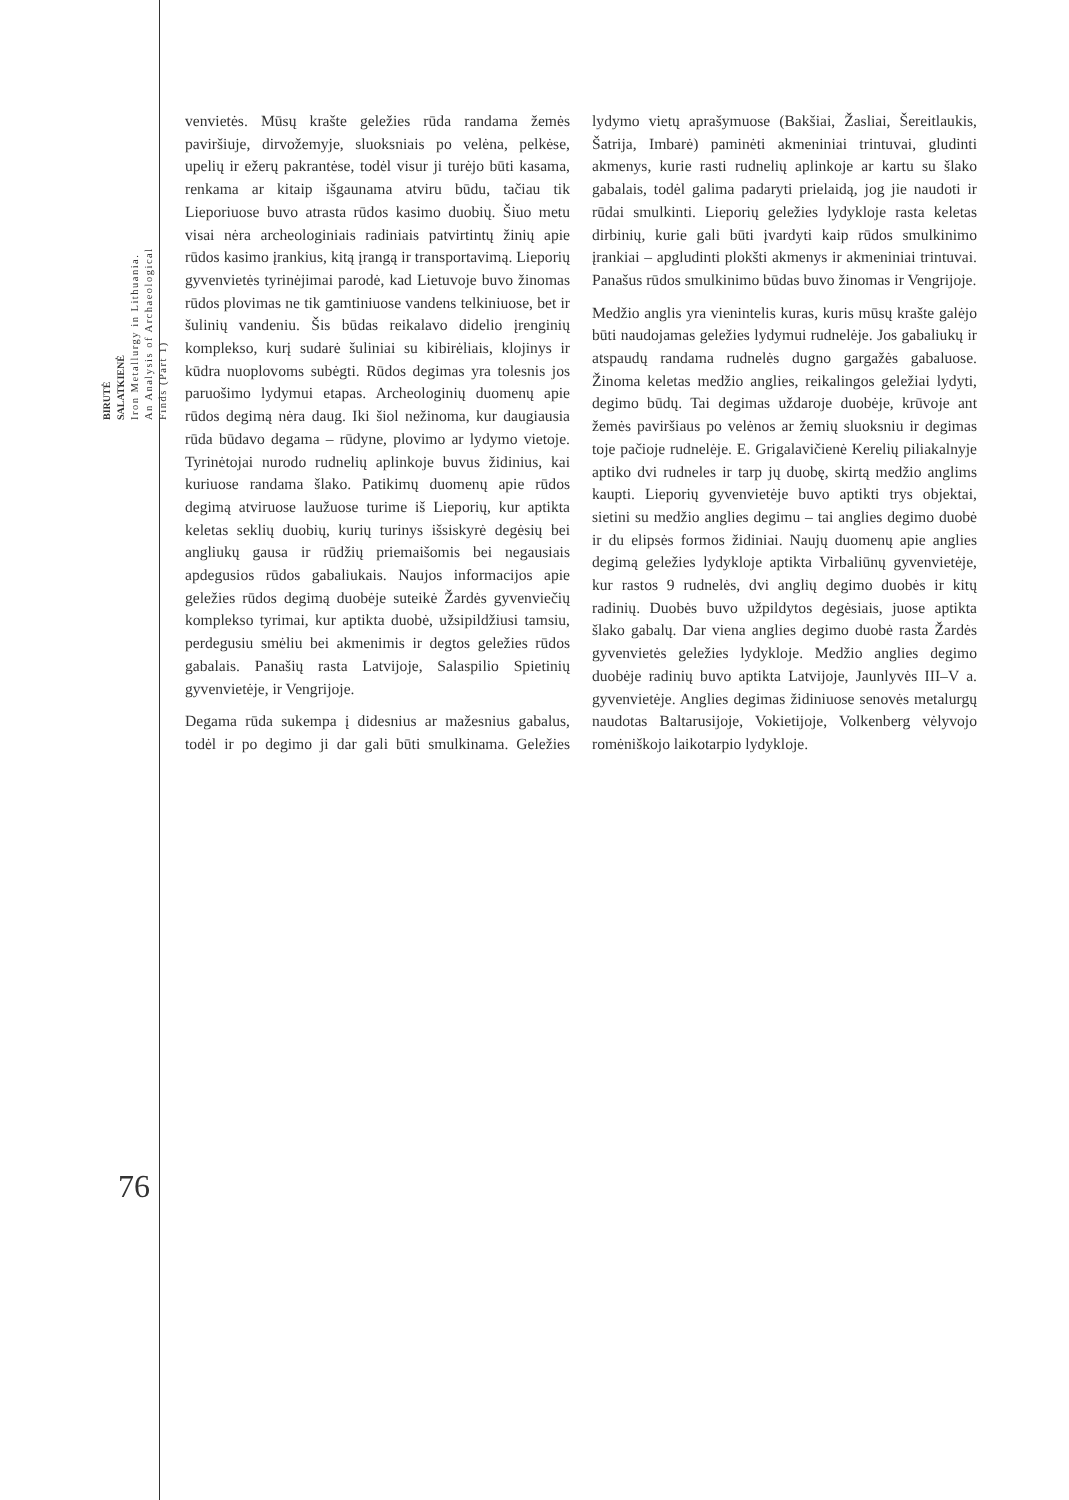BIRUTĖ
SALATKIENĖ
Iron Metallurgy in Lithuania.
An Analysis of Archaeological
Finds (Part 1)
venvietės. Mūsų krašte geležies rūda randama žemės paviršiuje, dirvožemyje, sluoksniais po velėna, pelkėse, upelių ir ežerų pakrantėse, todėl visur ji turėjo būti kasama, renkama ar kitaip išgaunama atviru būdu, tačiau tik Lieporiuose buvo atrasta rūdos kasimo duobių. Šiuo metu visai nėra archeologiniais radiniais patvirtintų žinių apie rūdos kasimo įrankius, kitą įrangą ir transportavimą. Lieporių gyvenvietės tyrinėjimai parodė, kad Lietuvoje buvo žinomas rūdos plovimas ne tik gamtiniuose vandens telkiniuose, bet ir šulinių vandeniu. Šis būdas reikalavo didelio įrenginių komplekso, kurį sudarė šuliniai su kibirėliais, klojinys ir kūdra nuoplovoms subėgti. Rūdos degimas yra tolesnis jos paruošimo lydymui etapas. Archeologinių duomenų apie rūdos degimą nėra daug. Iki šiol nežinoma, kur daugiausia rūda būdavo degama – rūdyne, plovimo ar lydymo vietoje. Tyrinėtojai nurodo rudnelių aplinkoje buvus židinius, kai kuriuose randama šlako. Patikimų duomenų apie rūdos degimą atviruose laužuose turime iš Lieporių, kur aptikta keletas seklių duobių, kurių turinys išsiskyrė degėsių bei angliukų gausa ir rūdžių priemaišomis bei negausiais apdegusios rūdos gabaliukais. Naujos informacijos apie geležies rūdos degimą duobėje suteikė Žardės gyvenviečių komplekso tyrimai, kur aptikta duobė, užsipildžiusi tamsiu, perdegusiu smėliu bei akmenimis ir degtos geležies rūdos gabalais. Panašių rasta Latvijoje, Salaspilio Spietinių gyvenvietėje, ir Vengrijoje.
Degama rūda sukempa į didesnius ar mažesnius gabalus, todėl ir po degimo ji dar gali būti smulkinama. Geležies lydymo vietų aprašymuose (Bakšiai, Žasliai, Šereitlaukis, Šatrija, Imbarė) paminėti akmeniniai trintuvai, gludinti akmenys, kurie rasti rudnelių aplinkoje ar kartu su šlako gabalais, todėl galima padaryti prielaidą, jog jie naudoti ir rūdai smulkinti. Lieporių geležies lydykloje rasta keletas dirbinių, kurie gali būti įvardyti kaip rūdos smulkinimo įrankiai – apgludinti plokšti akmenys ir akmeniniai trintuvai. Panašus rūdos smulkinimo būdas buvo žinomas ir Vengrijoje.
Medžio anglis yra vienintelis kuras, kuris mūsų krašte galėjo būti naudojamas geležies lydymui rudnelėje. Jos gabaliukų ir atspaudų randama rudnelės dugno gargažės gabaluose. Žinoma keletas medžio anglies, reikalingos geležiai lydyti, degimo būdų. Tai degimas uždaroje duobėje, krūvoje ant žemės paviršiaus po velėnos ar žemių sluoksniu ir degimas toje pačioje rudnelėje. E. Grigalavičienė Kerelių piliakalnyje aptiko dvi rudneles ir tarp jų duobę, skirtą medžio anglims kaupti. Lieporių gyvenvietėje buvo aptikti trys objektai, sietini su medžio anglies degimu – tai anglies degimo duobė ir du elipsės formos židiniai. Naujų duomenų apie anglies degimą geležies lydykloje aptikta Virbaliūnų gyvenvietėje, kur rastos 9 rudnelės, dvi anglių degimo duobės ir kitų radinių. Duobės buvo užpildytos degėsiais, juose aptikta šlako gabalų. Dar viena anglies degimo duobė rasta Žardės gyvenvietės geležies lydykloje. Medžio anglies degimo duobėje radinių buvo aptikta Latvijoje, Jaunlyvės III–V a. gyvenvietėje. Anglies degimas židiniuose senovės metalurgų naudotas Baltarusijoje, Vokietijoje, Volkenberg vėlyvojo romėniškojo laikotarpio lydykloje.
76